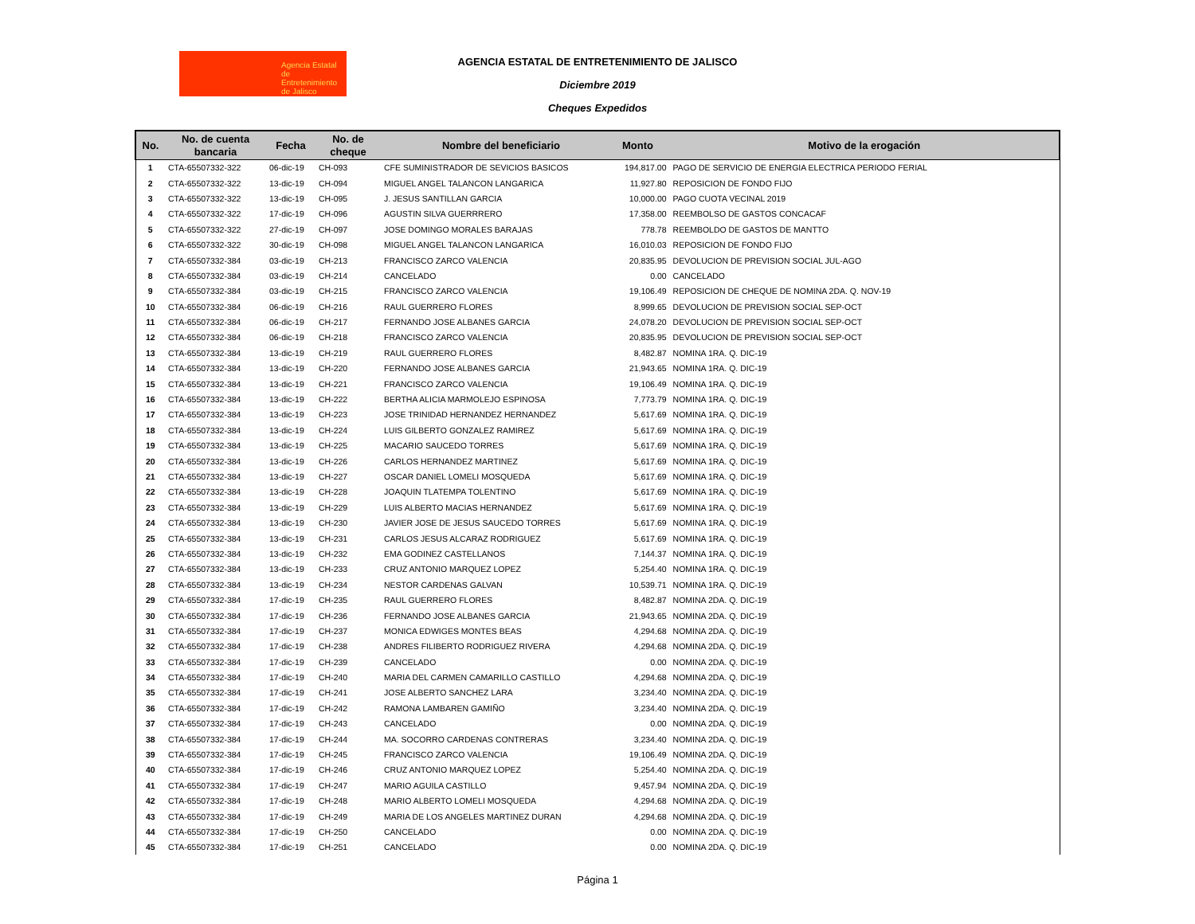Agencia Estatal de Entretenimiento de Jalisco
AGENCIA ESTATAL DE ENTRETENIMIENTO DE JALISCO
Diciembre 2019
Cheques Expedidos
| No. | No. de cuenta bancaria | Fecha | No. de cheque | Nombre del beneficiario | Monto | Motivo de la erogación |
| --- | --- | --- | --- | --- | --- | --- |
| 1 | CTA-65507332-322 | 06-dic-19 | CH-093 | CFE SUMINISTRADOR DE SEVICIOS BASICOS | 194,817.00 | PAGO DE SERVICIO DE ENERGIA ELECTRICA PERIODO FERIAL |
| 2 | CTA-65507332-322 | 13-dic-19 | CH-094 | MIGUEL ANGEL TALANCON LANGARICA | 11,927.80 | REPOSICION DE FONDO FIJO |
| 3 | CTA-65507332-322 | 13-dic-19 | CH-095 | J. JESUS SANTILLAN GARCIA | 10,000.00 | PAGO CUOTA VECINAL 2019 |
| 4 | CTA-65507332-322 | 17-dic-19 | CH-096 | AGUSTIN SILVA GUERRRERO | 17,358.00 | REEMBOLSO DE GASTOS CONCACAF |
| 5 | CTA-65507332-322 | 27-dic-19 | CH-097 | JOSE DOMINGO MORALES BARAJAS | 778.78 | REEMBOLDO DE GASTOS DE MANTTO |
| 6 | CTA-65507332-322 | 30-dic-19 | CH-098 | MIGUEL ANGEL TALANCON LANGARICA | 16,010.03 | REPOSICION DE FONDO FIJO |
| 7 | CTA-65507332-384 | 03-dic-19 | CH-213 | FRANCISCO ZARCO VALENCIA | 20,835.95 | DEVOLUCION DE PREVISION SOCIAL JUL-AGO |
| 8 | CTA-65507332-384 | 03-dic-19 | CH-214 | CANCELADO | 0.00 | CANCELADO |
| 9 | CTA-65507332-384 | 03-dic-19 | CH-215 | FRANCISCO ZARCO VALENCIA | 19,106.49 | REPOSICION DE CHEQUE DE NOMINA 2DA. Q. NOV-19 |
| 10 | CTA-65507332-384 | 06-dic-19 | CH-216 | RAUL GUERRERO FLORES | 8,999.65 | DEVOLUCION DE PREVISION SOCIAL SEP-OCT |
| 11 | CTA-65507332-384 | 06-dic-19 | CH-217 | FERNANDO JOSE ALBANES GARCIA | 24,078.20 | DEVOLUCION DE PREVISION SOCIAL SEP-OCT |
| 12 | CTA-65507332-384 | 06-dic-19 | CH-218 | FRANCISCO ZARCO VALENCIA | 20,835.95 | DEVOLUCION DE PREVISION SOCIAL SEP-OCT |
| 13 | CTA-65507332-384 | 13-dic-19 | CH-219 | RAUL GUERRERO FLORES | 8,482.87 | NOMINA 1RA. Q. DIC-19 |
| 14 | CTA-65507332-384 | 13-dic-19 | CH-220 | FERNANDO JOSE ALBANES GARCIA | 21,943.65 | NOMINA 1RA. Q. DIC-19 |
| 15 | CTA-65507332-384 | 13-dic-19 | CH-221 | FRANCISCO ZARCO VALENCIA | 19,106.49 | NOMINA 1RA. Q. DIC-19 |
| 16 | CTA-65507332-384 | 13-dic-19 | CH-222 | BERTHA ALICIA MARMOLEJO ESPINOSA | 7,773.79 | NOMINA 1RA. Q. DIC-19 |
| 17 | CTA-65507332-384 | 13-dic-19 | CH-223 | JOSE TRINIDAD HERNANDEZ HERNANDEZ | 5,617.69 | NOMINA 1RA. Q. DIC-19 |
| 18 | CTA-65507332-384 | 13-dic-19 | CH-224 | LUIS GILBERTO GONZALEZ RAMIREZ | 5,617.69 | NOMINA 1RA. Q. DIC-19 |
| 19 | CTA-65507332-384 | 13-dic-19 | CH-225 | MACARIO SAUCEDO TORRES | 5,617.69 | NOMINA 1RA. Q. DIC-19 |
| 20 | CTA-65507332-384 | 13-dic-19 | CH-226 | CARLOS HERNANDEZ MARTINEZ | 5,617.69 | NOMINA 1RA. Q. DIC-19 |
| 21 | CTA-65507332-384 | 13-dic-19 | CH-227 | OSCAR DANIEL LOMELI MOSQUEDA | 5,617.69 | NOMINA 1RA. Q. DIC-19 |
| 22 | CTA-65507332-384 | 13-dic-19 | CH-228 | JOAQUIN TLATEMPA TOLENTINO | 5,617.69 | NOMINA 1RA. Q. DIC-19 |
| 23 | CTA-65507332-384 | 13-dic-19 | CH-229 | LUIS ALBERTO MACIAS HERNANDEZ | 5,617.69 | NOMINA 1RA. Q. DIC-19 |
| 24 | CTA-65507332-384 | 13-dic-19 | CH-230 | JAVIER JOSE DE JESUS SAUCEDO TORRES | 5,617.69 | NOMINA 1RA. Q. DIC-19 |
| 25 | CTA-65507332-384 | 13-dic-19 | CH-231 | CARLOS JESUS ALCARAZ RODRIGUEZ | 5,617.69 | NOMINA 1RA. Q. DIC-19 |
| 26 | CTA-65507332-384 | 13-dic-19 | CH-232 | EMA GODINEZ CASTELLANOS | 7,144.37 | NOMINA 1RA. Q. DIC-19 |
| 27 | CTA-65507332-384 | 13-dic-19 | CH-233 | CRUZ ANTONIO MARQUEZ LOPEZ | 5,254.40 | NOMINA 1RA. Q. DIC-19 |
| 28 | CTA-65507332-384 | 13-dic-19 | CH-234 | NESTOR CARDENAS GALVAN | 10,539.71 | NOMINA 1RA. Q. DIC-19 |
| 29 | CTA-65507332-384 | 17-dic-19 | CH-235 | RAUL GUERRERO FLORES | 8,482.87 | NOMINA 2DA. Q. DIC-19 |
| 30 | CTA-65507332-384 | 17-dic-19 | CH-236 | FERNANDO JOSE ALBANES GARCIA | 21,943.65 | NOMINA 2DA. Q. DIC-19 |
| 31 | CTA-65507332-384 | 17-dic-19 | CH-237 | MONICA EDWIGES MONTES BEAS | 4,294.68 | NOMINA 2DA. Q. DIC-19 |
| 32 | CTA-65507332-384 | 17-dic-19 | CH-238 | ANDRES FILIBERTO RODRIGUEZ RIVERA | 4,294.68 | NOMINA 2DA. Q. DIC-19 |
| 33 | CTA-65507332-384 | 17-dic-19 | CH-239 | CANCELADO | 0.00 | NOMINA 2DA. Q. DIC-19 |
| 34 | CTA-65507332-384 | 17-dic-19 | CH-240 | MARIA DEL CARMEN CAMARILLO CASTILLO | 4,294.68 | NOMINA 2DA. Q. DIC-19 |
| 35 | CTA-65507332-384 | 17-dic-19 | CH-241 | JOSE ALBERTO SANCHEZ LARA | 3,234.40 | NOMINA 2DA. Q. DIC-19 |
| 36 | CTA-65507332-384 | 17-dic-19 | CH-242 | RAMONA LAMBAREN GAMIÑO | 3,234.40 | NOMINA 2DA. Q. DIC-19 |
| 37 | CTA-65507332-384 | 17-dic-19 | CH-243 | CANCELADO | 0.00 | NOMINA 2DA. Q. DIC-19 |
| 38 | CTA-65507332-384 | 17-dic-19 | CH-244 | MA. SOCORRO CARDENAS CONTRERAS | 3,234.40 | NOMINA 2DA. Q. DIC-19 |
| 39 | CTA-65507332-384 | 17-dic-19 | CH-245 | FRANCISCO ZARCO VALENCIA | 19,106.49 | NOMINA 2DA. Q. DIC-19 |
| 40 | CTA-65507332-384 | 17-dic-19 | CH-246 | CRUZ ANTONIO MARQUEZ LOPEZ | 5,254.40 | NOMINA 2DA. Q. DIC-19 |
| 41 | CTA-65507332-384 | 17-dic-19 | CH-247 | MARIO AGUILA CASTILLO | 9,457.94 | NOMINA 2DA. Q. DIC-19 |
| 42 | CTA-65507332-384 | 17-dic-19 | CH-248 | MARIO ALBERTO LOMELI MOSQUEDA | 4,294.68 | NOMINA 2DA. Q. DIC-19 |
| 43 | CTA-65507332-384 | 17-dic-19 | CH-249 | MARIA DE LOS ANGELES MARTINEZ DURAN | 4,294.68 | NOMINA 2DA. Q. DIC-19 |
| 44 | CTA-65507332-384 | 17-dic-19 | CH-250 | CANCELADO | 0.00 | NOMINA 2DA. Q. DIC-19 |
| 45 | CTA-65507332-384 | 17-dic-19 | CH-251 | CANCELADO | 0.00 | NOMINA 2DA. Q. DIC-19 |
Página 1